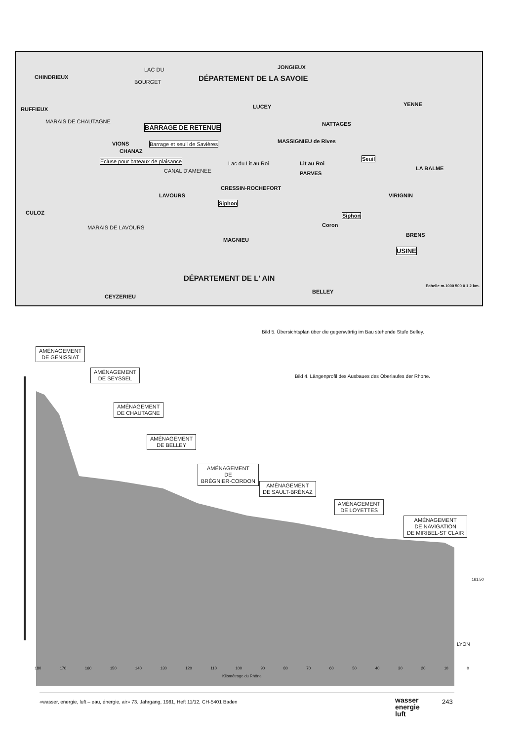CHINDRIEUX
LAC DU
BOURGET
JONGIEUX
DÉPARTEMENT DE LA SAVOIE
RUFFIEUX
MARAIS DE CHAUTAGNE
LUCEY YENNE
NATTAGES BARRAGE DE RETENUE
VIONS
CHANAZ
Barrage et seuil de Savières
Ecluse pour bateaux de plaisance
MASSIGNIEU de Rives
Lac du Lit au Roi Lit au Roi
PARVES
Seuil
LA BALME CANAL D'AMENEE
CRESSIN-ROCHEFORT
LAVOURS
Siphon
VIRIGNIN
CULOZ Siphon
Coron MARAIS DE LAVOURS
BRENS
MAGNIEU
USINE
DÉPARTEMENT DE L' AIN
BELLEY
Echelle m.1000 500 0 1 2 km.
CEYZERIEU
Bild 5. Übersichtsplan über die gegenwärtig im Bau stehende Stufe Belley.
Bild 4. Längenprofil des Ausbaues des Oberlaufes der Rhone.
AMÉNAGEMENT
DE GÉNISSIAT
AMÉNAGEMENT
DE SEYSSEL
AMÉNAGEMENT
DE CHAUTAGNE
AMÉNAGEMENT
DE BELLEY
AMÉNAGEMENT
DE
BRÉGNIER-CORDON
AMÉNAGEMENT
DE SAULT-BRÉNAZ
AMÉNAGEMENT
DE LOYETTES
AMÉNAGEMENT
DE NAVIGATION
DE MIRIBEL-ST CLAIR
180 170 160 150 140 130 120 110 100 90 80 70 60 50 40 30 20 10 0
Kilométrage du Rhône
LYON
161.50
«wasser, energie, luft – eau, énergie, air» 73. Jahrgang, 1981, Heft 11/12, CH-5401 Baden
wasser
energie
luft
243